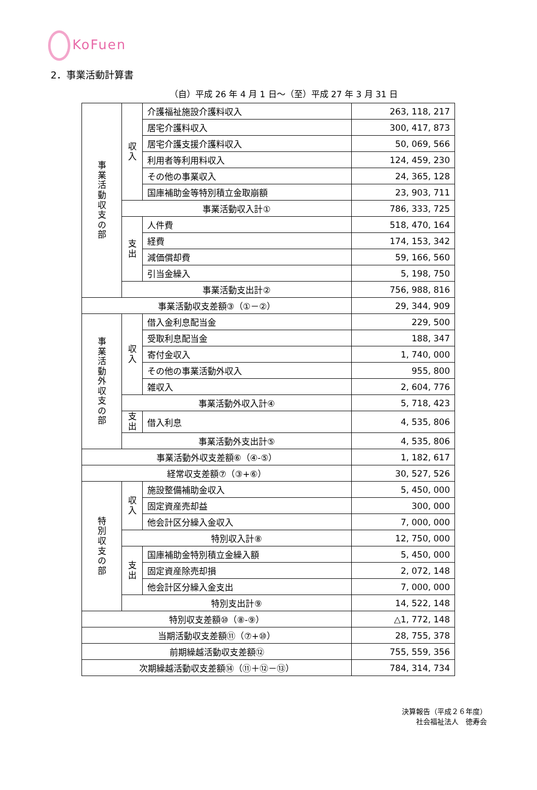KoFuen
2．事業活動計算書
（自）平成 26 年 4 月 1 日～（至）平成 27 年 3 月 31 日
| 事 業 活 動 収 支 の 部 | 収 入 | 介護福祉施設介護料収入 | 263, 118, 217 |
| | | 居宅介護料収入 | 300, 417, 873 |
| | | 居宅介護支援介護料収入 | 50, 069, 566 |
| | | 利用者等利用料収入 | 124, 459, 230 |
| | | その他の事業収入 | 24, 365, 128 |
| | | 国庫補助金等特別積立金取崩額 | 23, 903, 711 |
| | 事業活動収入計① | | 786, 333, 725 |
| | 支 出 | 人件費 | 518, 470, 164 |
| | | 経費 | 174, 153, 342 |
| | | 減価償却費 | 59, 166, 560 |
| | | 引当金繰入 | 5, 198, 750 |
| | 事業活動支出計② | | 756, 988, 816 |
| 事業活動収支差額③（①－②） | | | 29, 344, 909 |
| 事 業 活 動 外 収 支 の 部 | 収 入 | 借入金利息配当金 | 229, 500 |
| | | 受取利息配当金 | 188, 347 |
| | | 寄付金収入 | 1, 740, 000 |
| | | その他の事業活動外収入 | 955, 800 |
| | | 雑収入 | 2, 604, 776 |
| | 事業活動外収入計④ | | 5, 718, 423 |
| | 支 出 | 借入利息 | 4, 535, 806 |
| | 事業活動外支出計⑤ | | 4, 535, 806 |
| 事業活動外収支差額⑥（④-⑤） | | | 1, 182, 617 |
| 経常収支差額⑦（③+⑥） | | | 30, 527, 526 |
| 特 別 収 支 の 部 | 収 入 | 施設整備補助金収入 | 5, 450, 000 |
| | | 固定資産売却益 | 300, 000 |
| | | 他会計区分繰入金収入 | 7, 000, 000 |
| | 特別収入計⑧ | | 12, 750, 000 |
| | 支 出 | 国庫補助金特別積立金繰入額 | 5, 450, 000 |
| | | 固定資産除売却損 | 2, 072, 148 |
| | | 他会計区分繰入金支出 | 7, 000, 000 |
| | 特別支出計⑨ | | 14, 522, 148 |
| 特別収支差額⑩（⑧-⑨） | | | △1, 772, 148 |
| 当期活動収支差額⑪（⑦+⑩） | | | 28, 755, 378 |
| 前期繰越活動収支差額⑫ | | | 755, 559, 356 |
| 次期繰越活動収支差額⑭（⑪＋⑫－⑬） | | | 784, 314, 734 |
決算報告（平成２６年度）
社会福祉法人　徳寿会